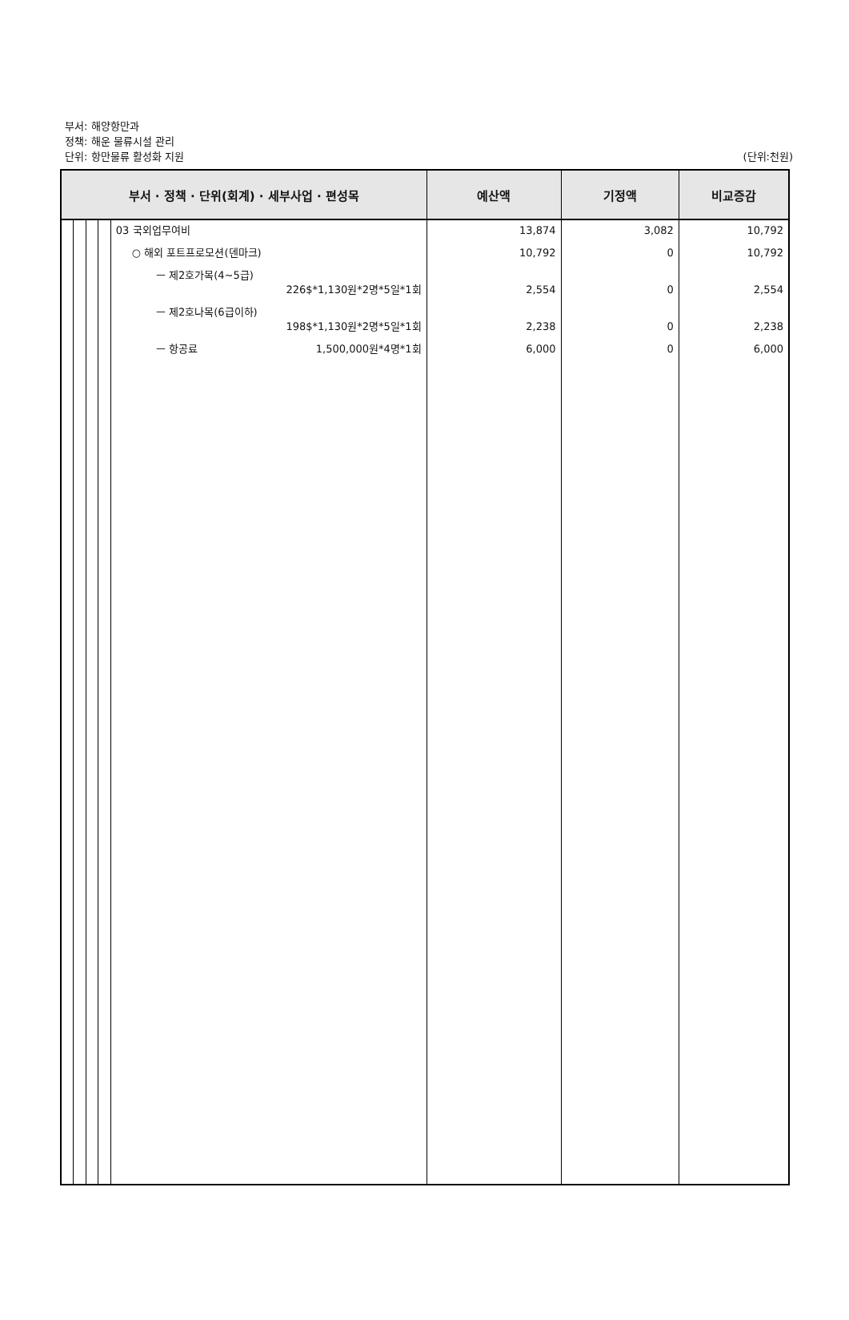부서: 해양항만과
정책: 해운 물류시설 관리
단위: 항만물류 활성화 지원
(단위:천원)
| 부서 · 정책 · 단위(회계) · 세부사업 · 편성목 | | | | | 예산액 | 기정액 | 비교증감 |
| --- | --- | --- | --- | --- | --- | --- | --- |
| | | | | 03 국외업무여비 ○ 해외 포트프로모션(덴마크) ㅡ 제2호가목(4~5급) 226$*1,130원*2명*5일*1회 ㅡ 제2호나목(6급이하) 198$*1,130원*2명*5일*1회 ㅡ 항공료 1,500,000원*4명*1회 | 13,874 10,792 2,554 2,238 6,000 | 3,082 0 0 0 0 | 10,792 10,792 2,554 2,238 6,000 |